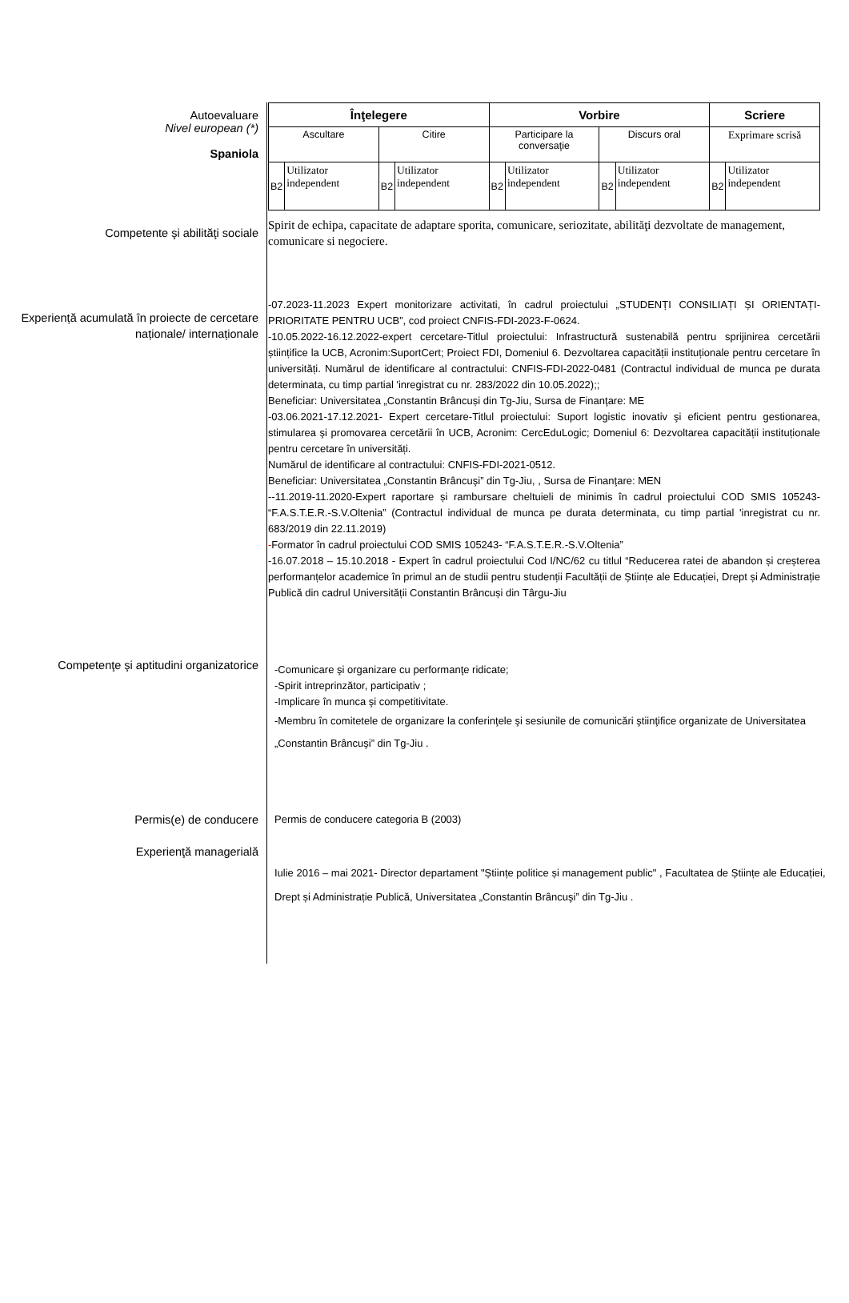Autoevaluare
Nivel european (*)
Spaniola
| Înţelegere | | | | Vorbire | | | | Scriere | |
| Ascultare | | Citire | | Participare la conversaţie | | Discurs oral | | Exprimare scrisă | |
| B2 | Utilizator independent | B2 | Utilizator independent | B2 | Utilizator independent | B2 | Utilizator independent | B2 | Utilizator independent |
Competente şi abilităţi sociale
Spirit de echipa, capacitate de adaptare sporita, comunicare, seriozitate, abilităţi dezvoltate de management, comunicare si negociere.
Experiență acumulată în proiecte de cercetare naționale/ internaționale
-07.2023-11.2023 Expert monitorizare activitati, în cadrul proiectului „STUDENȚI CONSILIAȚI ȘI ORIENTAȚI-PRIORITATE PENTRU UCB”, cod proiect CNFIS-FDI-2023-F-0624.
-10.05.2022-16.12.2022-expert cercetare-Titlul proiectului: Infrastructură sustenabilă pentru sprijinirea cercetării științifice la UCB, Acronim:SuportCert; Proiect FDI, Domeniul 6. Dezvoltarea capacității instituționale pentru cercetare în universități. Numărul de identificare al contractului: CNFIS-FDI-2022-0481 (Contractul individual de munca pe durata determinata, cu timp partial 'inregistrat cu nr. 283/2022 din 10.05.2022);;
Beneficiar: Universitatea „Constantin Brâncuși din Tg-Jiu, Sursa de Finanţare: ME
-03.06.2021-17.12.2021- Expert cercetare-Titlul proiectului: Suport logistic inovativ şi eficient pentru gestionarea, stimularea şi promovarea cercetării în UCB, Acronim: CercEduLogic; Domeniul 6: Dezvoltarea capacității instituționale pentru cercetare în universități.
Numărul de identificare al contractului: CNFIS-FDI-2021-0512.
Beneficiar: Universitatea „Constantin Brâncuşi” din Tg-Jiu, , Sursa de Finanţare: MEN
--11.2019-11.2020-Expert raportare și rambursare cheltuieli de minimis în cadrul proiectului COD SMIS 105243- “F.A.S.T.E.R.-S.V.Oltenia” (Contractul individual de munca pe durata determinata, cu timp partial 'inregistrat cu nr. 683/2019 din 22.11.2019)
-Formator în cadrul proiectului COD SMIS 105243- “F.A.S.T.E.R.-S.V.Oltenia”
-16.07.2018 – 15.10.2018 - Expert în cadrul proiectului Cod I/NC/62 cu titlul “Reducerea ratei de abandon și creșterea performanțelor academice în primul an de studii pentru studenții Facultății de Științe ale Educației, Drept și Administrație Publică din cadrul Universității Constantin Brâncuși din Târgu-Jiu
Competenţe şi aptitudini organizatorice
-Comunicare şi organizare cu performanţe ridicate;
-Spirit intreprinzător, participativ ;
-Implicare în munca şi competitivitate.
-Membru în comitetele de organizare la conferinţele şi sesiunile de comunicări ştiinţifice organizate de Universitatea „Constantin Brâncuşi” din Tg-Jiu .
Permis(e) de conducere Permis de conducere categoria B (2003)
Experienţă managerială
Iulie 2016 – mai 2021- Director departament "Științe politice și management public" , Facultatea de Științe ale Educației, Drept și Administrație Publică, Universitatea „Constantin Brâncuşi” din Tg-Jiu .